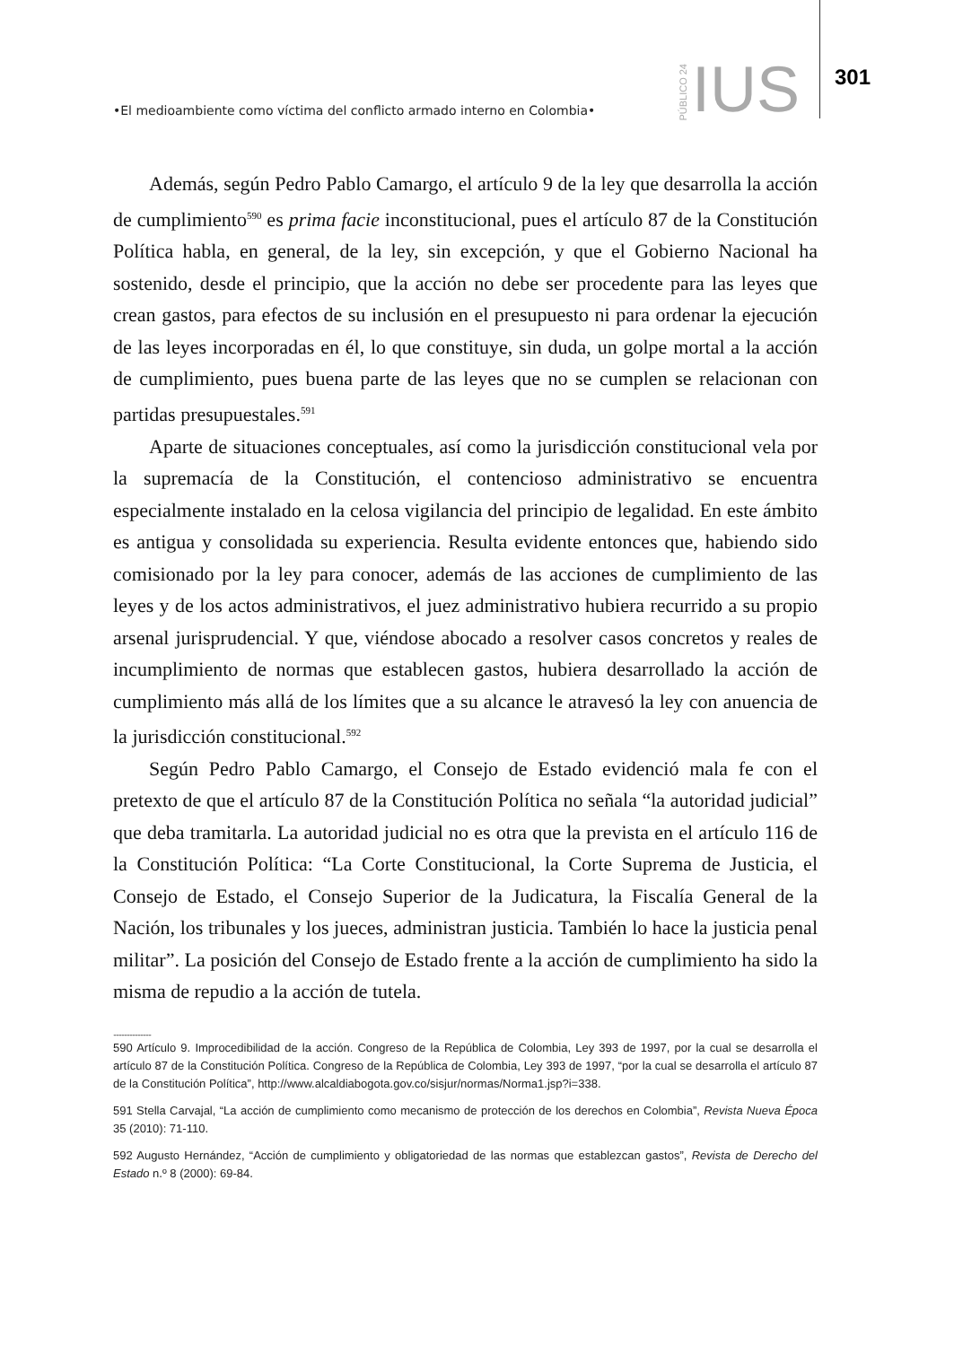•El medioambiente como víctima del conflicto armado interno en Colombia•
PÚBLICO 24 IUS
301
Además, según Pedro Pablo Camargo, el artículo 9 de la ley que desarrolla la acción de cumplimiento<sup>590</sup> es prima facie inconstitucional, pues el artículo 87 de la Constitución Política habla, en general, de la ley, sin excepción, y que el Gobierno Nacional ha sostenido, desde el principio, que la acción no debe ser procedente para las leyes que crean gastos, para efectos de su inclusión en el presupuesto ni para ordenar la ejecución de las leyes incorporadas en él, lo que constituye, sin duda, un golpe mortal a la acción de cumplimiento, pues buena parte de las leyes que no se cumplen se relacionan con partidas presupuestales.<sup>591</sup>
Aparte de situaciones conceptuales, así como la jurisdicción constitucional vela por la supremacía de la Constitución, el contencioso administrativo se encuentra especialmente instalado en la celosa vigilancia del principio de legalidad. En este ámbito es antigua y consolidada su experiencia. Resulta evidente entonces que, habiendo sido comisionado por la ley para conocer, además de las acciones de cumplimiento de las leyes y de los actos administrativos, el juez administrativo hubiera recurrido a su propio arsenal jurisprudencial. Y que, viéndose abocado a resolver casos concretos y reales de incumplimiento de normas que establecen gastos, hubiera desarrollado la acción de cumplimiento más allá de los límites que a su alcance le atravesó la ley con anuencia de la jurisdicción constitucional.<sup>592</sup>
Según Pedro Pablo Camargo, el Consejo de Estado evidenció mala fe con el pretexto de que el artículo 87 de la Constitución Política no señala “la autoridad judicial” que deba tramitarla. La autoridad judicial no es otra que la prevista en el artículo 116 de la Constitución Política: “La Corte Constitucional, la Corte Suprema de Justicia, el Consejo de Estado, el Consejo Superior de la Judicatura, la Fiscalía General de la Nación, los tribunales y los jueces, administran justicia. También lo hace la justicia penal militar”. La posición del Consejo de Estado frente a la acción de cumplimiento ha sido la misma de repudio a la acción de tutela.
............................
590 Artículo 9. Improcedibilidad de la acción. Congreso de la República de Colombia, Ley 393 de 1997, por la cual se desarrolla el artículo 87 de la Constitución Política. Congreso de la República de Colombia, Ley 393 de 1997, “por la cual se desarrolla el artículo 87 de la Constitución Política”, http://www.alcaldiabogota.gov.co/sisjur/normas/Norma1.jsp?i=338.
591 Stella Carvajal, “La acción de cumplimiento como mecanismo de protección de los derechos en Colombia”, Revista Nueva Época 35 (2010): 71-110.
592 Augusto Hernández, “Acción de cumplimiento y obligatoriedad de las normas que establezcan gastos”, Revista de Derecho del Estado n.º 8 (2000): 69-84.